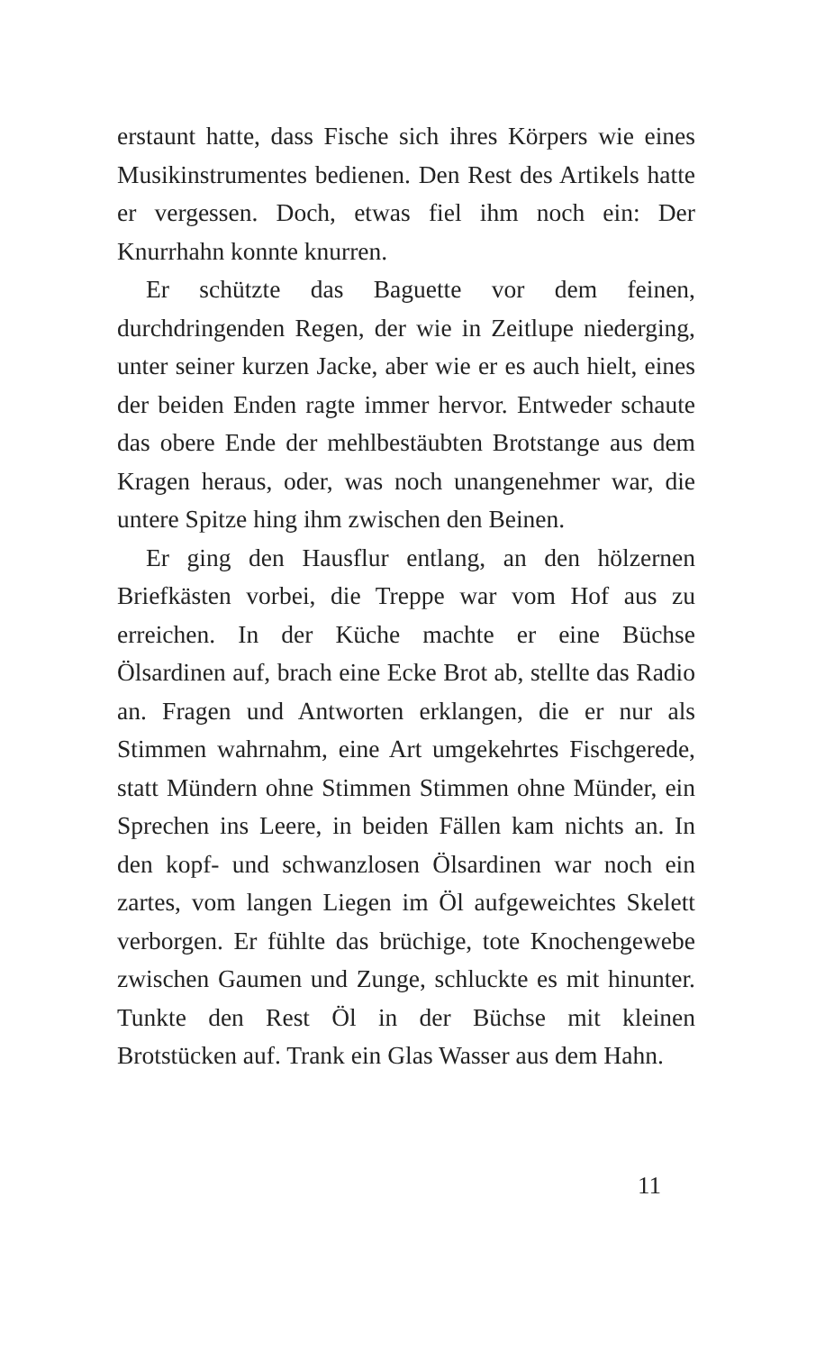erstaunt hatte, dass Fische sich ihres Körpers wie eines Musikinstrumentes bedienen. Den Rest des Artikels hatte er vergessen. Doch, etwas fiel ihm noch ein: Der Knurrhahn konnte knurren.
Er schützte das Baguette vor dem feinen, durchdringenden Regen, der wie in Zeitlupe niederging, unter seiner kurzen Jacke, aber wie er es auch hielt, eines der beiden Enden ragte immer hervor. Entweder schaute das obere Ende der mehlbestäubten Brotstange aus dem Kragen heraus, oder, was noch unangenehmer war, die untere Spitze hing ihm zwischen den Beinen.
Er ging den Hausflur entlang, an den hölzernen Briefkästen vorbei, die Treppe war vom Hof aus zu erreichen. In der Küche machte er eine Büchse Ölsardinen auf, brach eine Ecke Brot ab, stellte das Radio an. Fragen und Antworten erklangen, die er nur als Stimmen wahrnahm, eine Art umgekehrtes Fischgerede, statt Mündern ohne Stimmen Stimmen ohne Münder, ein Sprechen ins Leere, in beiden Fällen kam nichts an. In den kopf- und schwanzlosen Ölsardinen war noch ein zartes, vom langen Liegen im Öl aufgeweichtes Skelett verborgen. Er fühlte das brüchige, tote Knochengewebe zwischen Gaumen und Zunge, schluckte es mit hinunter. Tunkte den Rest Öl in der Büchse mit kleinen Brotstücken auf. Trank ein Glas Wasser aus dem Hahn.
11